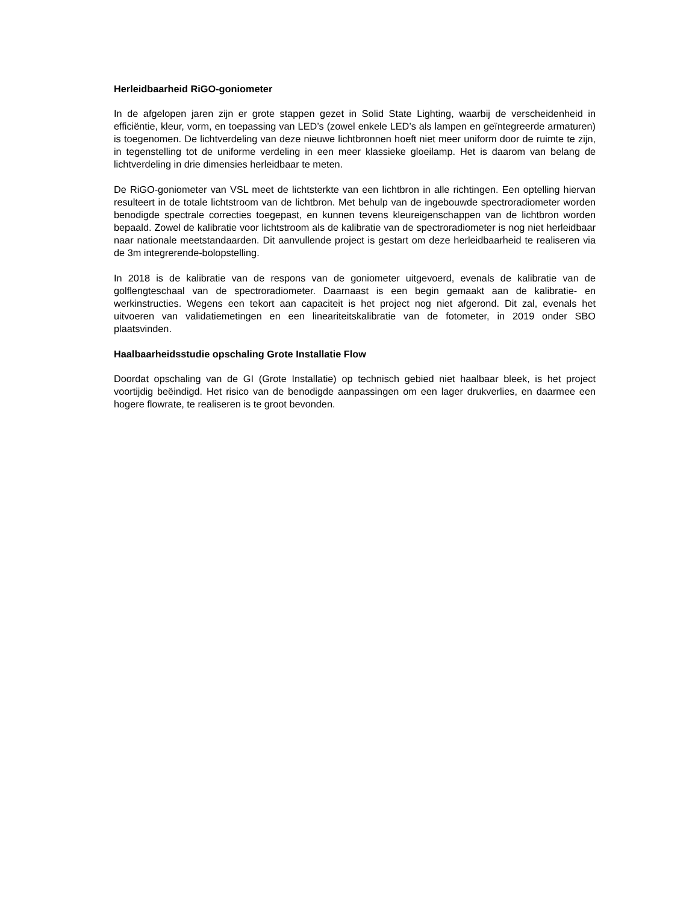Herleidbaarheid RiGO-goniometer
In de afgelopen jaren zijn er grote stappen gezet in Solid State Lighting, waarbij de verscheidenheid in efficiëntie, kleur, vorm, en toepassing van LED’s (zowel enkele LED’s als lampen en geïntegreerde armaturen) is toegenomen. De lichtverdeling van deze nieuwe lichtbronnen hoeft niet meer uniform door de ruimte te zijn, in tegenstelling tot de uniforme verdeling in een meer klassieke gloeilamp. Het is daarom van belang de lichtverdeling in drie dimensies herleidbaar te meten.
De RiGO-goniometer van VSL meet de lichtsterkte van een lichtbron in alle richtingen. Een optelling hiervan resulteert in de totale lichtstroom van de lichtbron. Met behulp van de ingebouwde spectroradiometer worden benodigde spectrale correcties toegepast, en kunnen tevens kleureigenschappen van de lichtbron worden bepaald. Zowel de kalibratie voor lichtstroom als de kalibratie van de spectroradiometer is nog niet herleidbaar naar nationale meetstandaarden. Dit aanvullende project is gestart om deze herleidbaarheid te realiseren via de 3m integrerende-bolopstelling.
In 2018 is de kalibratie van de respons van de goniometer uitgevoerd, evenals de kalibratie van de golflengteschaal van de spectroradiometer. Daarnaast is een begin gemaakt aan de kalibratie- en werkinstructies. Wegens een tekort aan capaciteit is het project nog niet afgerond. Dit zal, evenals het uitvoeren van validatiemetingen en een lineariteitskalibratie van de fotometer, in 2019 onder SBO plaatsvinden.
Haalbaarheidsstudie opschaling Grote Installatie Flow
Doordat opschaling van de GI (Grote Installatie) op technisch gebied niet haalbaar bleek, is het project voortijdig beëindigd. Het risico van de benodigde aanpassingen om een lager drukverlies, en daarmee een hogere flowrate, te realiseren is te groot bevonden.